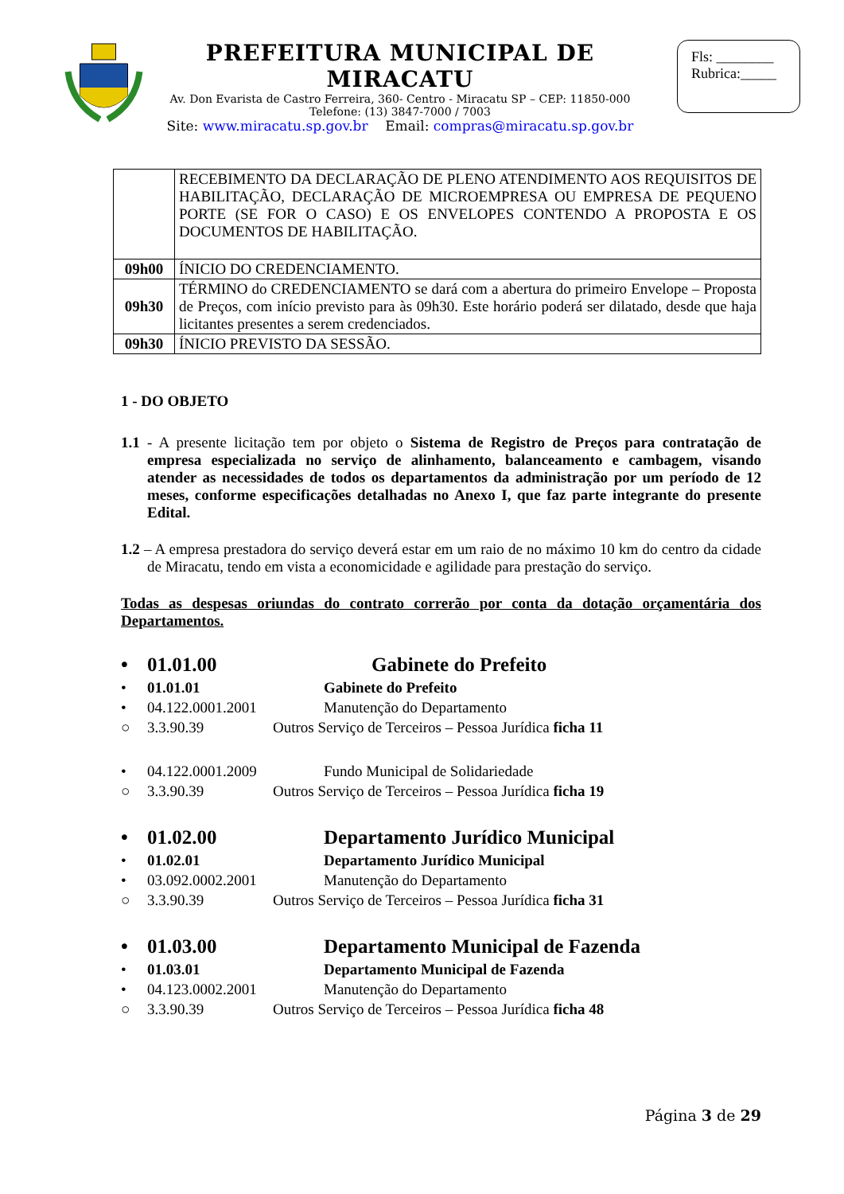PREFEITURA MUNICIPAL DE MIRACATU
Av. Don Evarista de Castro Ferreira, 360- Centro - Miracatu SP – CEP: 11850-000
Telefone: (13) 3847-7000 / 7003
Site: www.miracatu.sp.gov.br Email: compras@miracatu.sp.gov.br
Fls: ________
Rubrica:_____
| | RECEBIMENTO DA DECLARAÇÃO DE PLENO ATENDIMENTO AOS REQUISITOS DE HABILITAÇÃO, DECLARAÇÃO DE MICROEMPRESA OU EMPRESA DE PEQUENO PORTE (SE FOR O CASO) E OS ENVELOPES CONTENDO A PROPOSTA E OS DOCUMENTOS DE HABILITAÇÃO. |
| 09h00 | ÍNICIO DO CREDENCIAMENTO. |
| 09h30 | TÉRMINO do CREDENCIAMENTO se dará com a abertura do primeiro Envelope – Proposta de Preços, com início previsto para às 09h30. Este horário poderá ser dilatado, desde que haja licitantes presentes a serem credenciados. |
| 09h30 | ÍNICIO PREVISTO DA SESSÃO. |
1 - DO OBJETO
1.1 - A presente licitação tem por objeto o Sistema de Registro de Preços para contratação de empresa especializada no serviço de alinhamento, balanceamento e cambagem, visando atender as necessidades de todos os departamentos da administração por um período de 12 meses, conforme especificações detalhadas no Anexo I, que faz parte integrante do presente Edital.
1.2 – A empresa prestadora do serviço deverá estar em um raio de no máximo 10 km do centro da cidade de Miracatu, tendo em vista a economicidade e agilidade para prestação do serviço.
Todas as despesas oriundas do contrato correrão por conta da dotação orçamentária dos Departamentos.
• 01.01.00 Gabinete do Prefeito
• 01.01.01 Gabinete do Prefeito
• 04.122.0001.2001 Manutenção do Departamento
○ 3.3.90.39 Outros Serviço de Terceiros – Pessoa Jurídica ficha 11
• 04.122.0001.2009 Fundo Municipal de Solidariedade
○ 3.3.90.39 Outros Serviço de Terceiros – Pessoa Jurídica ficha 19
• 01.02.00 Departamento Jurídico Municipal
• 01.02.01 Departamento Jurídico Municipal
• 03.092.0002.2001 Manutenção do Departamento
○ 3.3.90.39 Outros Serviço de Terceiros – Pessoa Jurídica ficha 31
• 01.03.00 Departamento Municipal de Fazenda
• 01.03.01 Departamento Municipal de Fazenda
• 04.123.0002.2001 Manutenção do Departamento
○ 3.3.90.39 Outros Serviço de Terceiros – Pessoa Jurídica ficha 48
Página 3 de 29